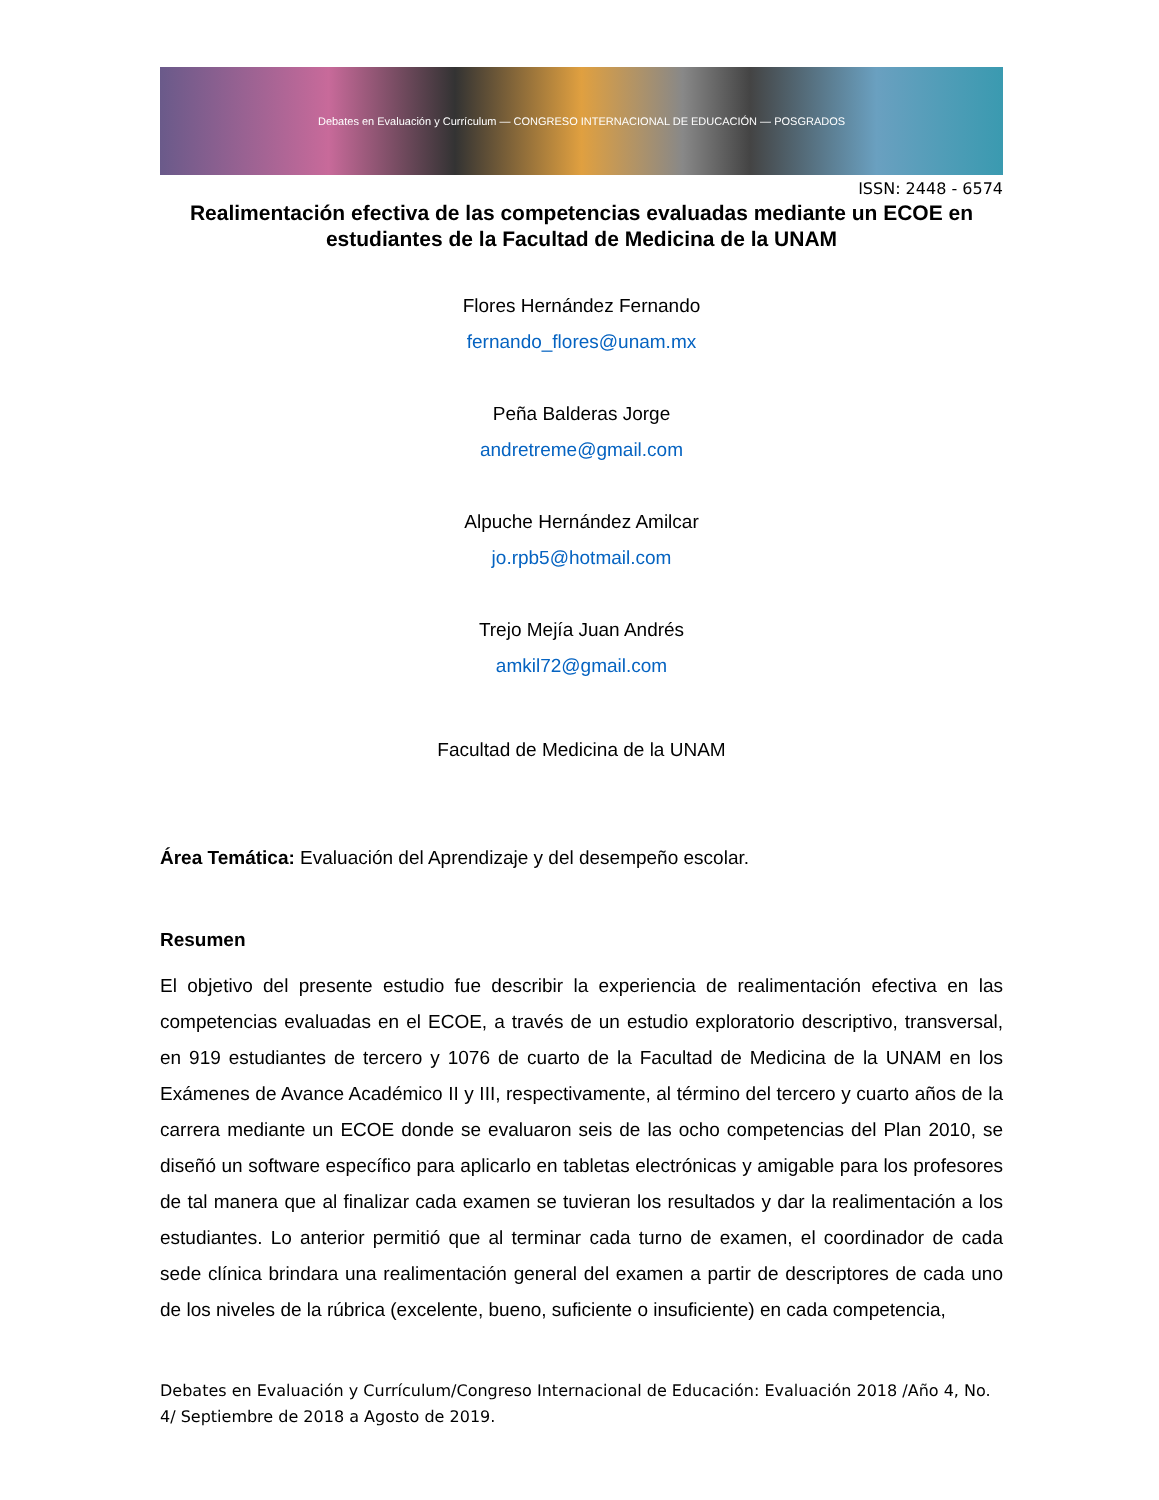Debates en Evaluación y Currículum — CONGRESO INTERNACIONAL DE EDUCACIÓN — POSGRADOS
ISSN: 2448 - 6574
Realimentación efectiva de las competencias evaluadas mediante un ECOE en estudiantes de la Facultad de Medicina de la UNAM
Flores Hernández Fernando
fernando_flores@unam.mx
Peña Balderas Jorge
andretreme@gmail.com
Alpuche Hernández Amilcar
jo.rpb5@hotmail.com
Trejo Mejía Juan Andrés
amkil72@gmail.com
Facultad de Medicina de la UNAM
Área Temática: Evaluación del Aprendizaje y del desempeño escolar.
Resumen
El objetivo del presente estudio fue describir la experiencia de realimentación efectiva en las competencias evaluadas en el ECOE, a través de un estudio exploratorio descriptivo, transversal, en 919 estudiantes de tercero y 1076 de cuarto de la Facultad de Medicina de la UNAM en los Exámenes de Avance Académico II y III, respectivamente, al término del tercero y cuarto años de la carrera mediante un ECOE donde se evaluaron seis de las ocho competencias del Plan 2010, se diseñó un software específico para aplicarlo en tabletas electrónicas y amigable para los profesores de tal manera que al finalizar cada examen se tuvieran los resultados y dar la realimentación a los estudiantes. Lo anterior permitió que al terminar cada turno de examen, el coordinador de cada sede clínica brindara una realimentación general del examen a partir de descriptores de cada uno de los niveles de la rúbrica (excelente, bueno, suficiente o insuficiente) en cada competencia,
Debates en Evaluación y Currículum/Congreso Internacional de Educación: Evaluación 2018 /Año 4, No. 4/ Septiembre de 2018 a Agosto de 2019.